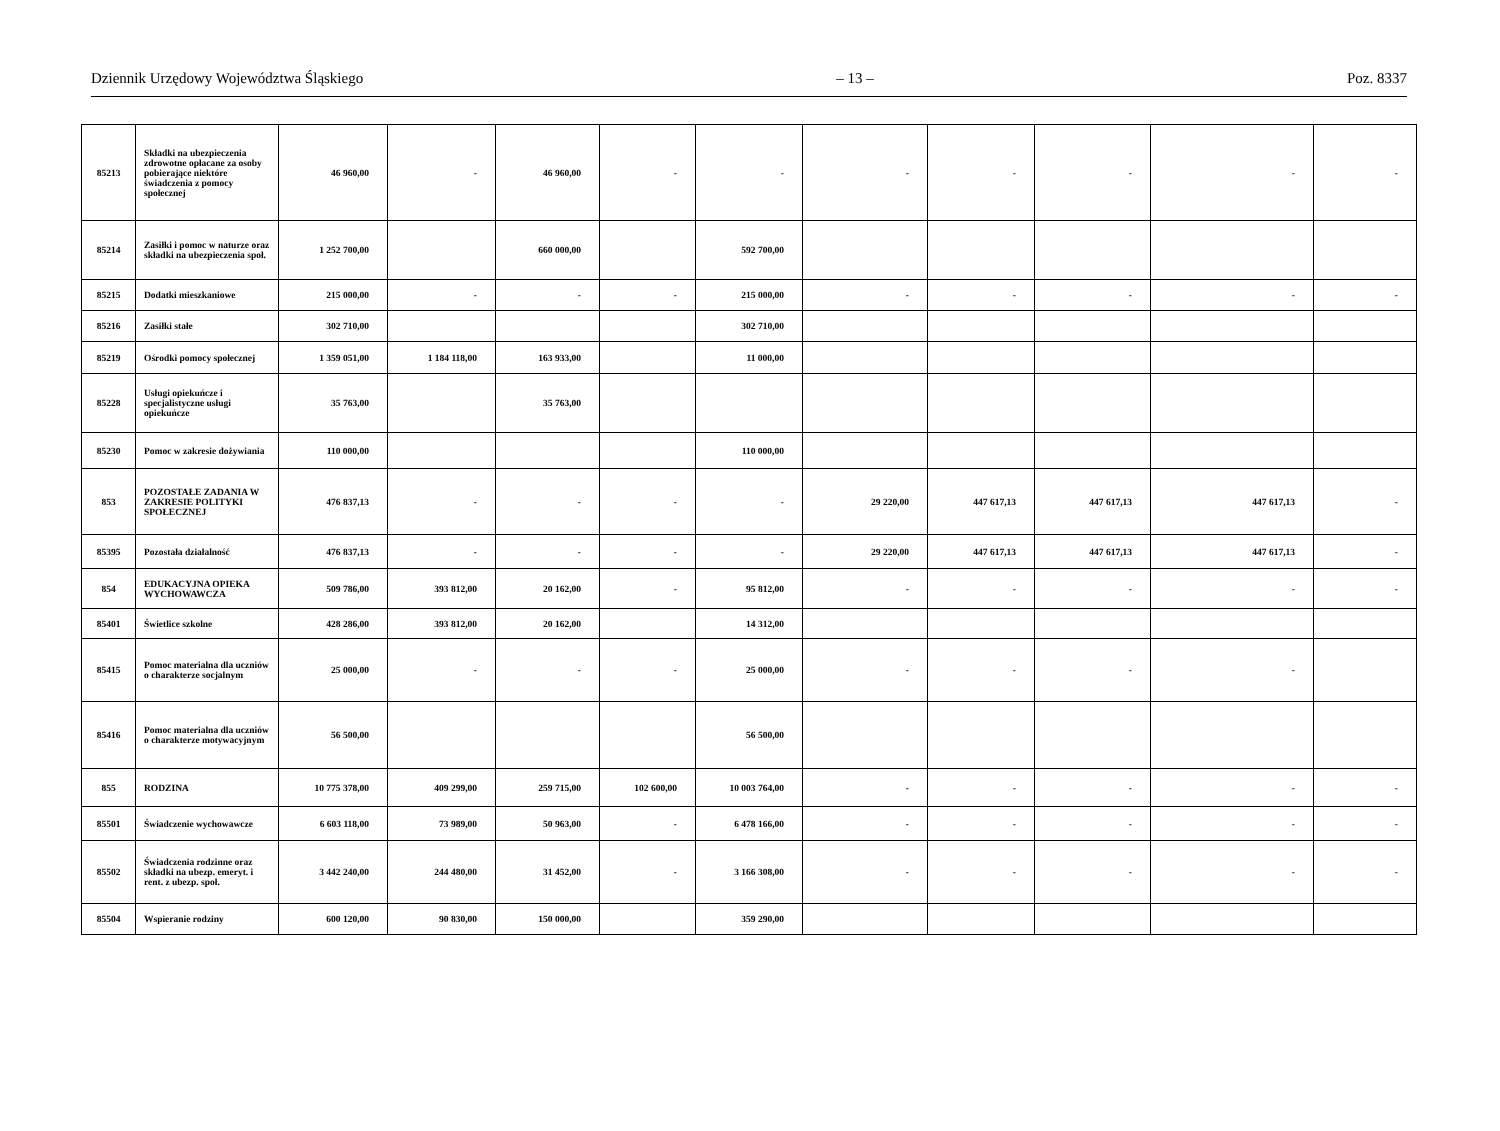Dziennik Urzędowy Województwa Śląskiego – 13 – Poz. 8337
| 85213 | Składki na ubezpieczenia zdrowotne opłacane za osoby pobierające niektóre świadczenia z pomocy społecznej | 46 960,00 | - | 46 960,00 | - | - | - | - | - | - | - |
| 85214 | Zasiłki i pomoc w naturze oraz składki na ubezpieczenia społ. | 1 252 700,00 | | 660 000,00 | | 592 700,00 | | | | | |
| 85215 | Dodatki mieszkaniowe | 215 000,00 | - | - | - | 215 000,00 | - | - | - | - | - |
| 85216 | Zasiłki stałe | 302 710,00 | | | | 302 710,00 | | | | | |
| 85219 | Ośrodki pomocy społecznej | 1 359 051,00 | 1 184 118,00 | 163 933,00 | | 11 000,00 | | | | | |
| 85228 | Usługi opiekuńcze i specjalistyczne usługi opiekuńcze | 35 763,00 | | 35 763,00 | | | | | | | |
| 85230 | Pomoc w zakresie dożywiania | 110 000,00 | | | | 110 000,00 | | | | | |
| 853 | POZOSTAŁE ZADANIA W ZAKRESIE POLITYKI SPOŁECZNEJ | 476 837,13 | - | - | - | - | 29 220,00 | 447 617,13 | 447 617,13 | 447 617,13 | - |
| 85395 | Pozostała działalność | 476 837,13 | - | - | - | - | 29 220,00 | 447 617,13 | 447 617,13 | 447 617,13 | - |
| 854 | EDUKACYJNA OPIEKA WYCHOWAWCZA | 509 786,00 | 393 812,00 | 20 162,00 | - | 95 812,00 | - | - | - | - | - |
| 85401 | Świetlice szkolne | 428 286,00 | 393 812,00 | 20 162,00 | | 14 312,00 | | | | | |
| 85415 | Pomoc materialna dla uczniów o charakterze socjalnym | 25 000,00 | - | - | - | 25 000,00 | - | - | - | - | |
| 85416 | Pomoc materialna dla uczniów o charakterze motywacyjnym | 56 500,00 | | | | 56 500,00 | | | | | |
| 855 | RODZINA | 10 775 378,00 | 409 299,00 | 259 715,00 | 102 600,00 | 10 003 764,00 | - | - | - | - | - |
| 85501 | Świadczenie wychowawcze | 6 603 118,00 | 73 989,00 | 50 963,00 | - | 6 478 166,00 | - | - | - | - | - |
| 85502 | Świadczenia rodzinne oraz składki na ubezp. emeryt. i rent. z ubezp. społ. | 3 442 240,00 | 244 480,00 | 31 452,00 | - | 3 166 308,00 | - | - | - | - | - |
| 85504 | Wspieranie rodziny | 600 120,00 | 90 830,00 | 150 000,00 | | 359 290,00 | | | | | |